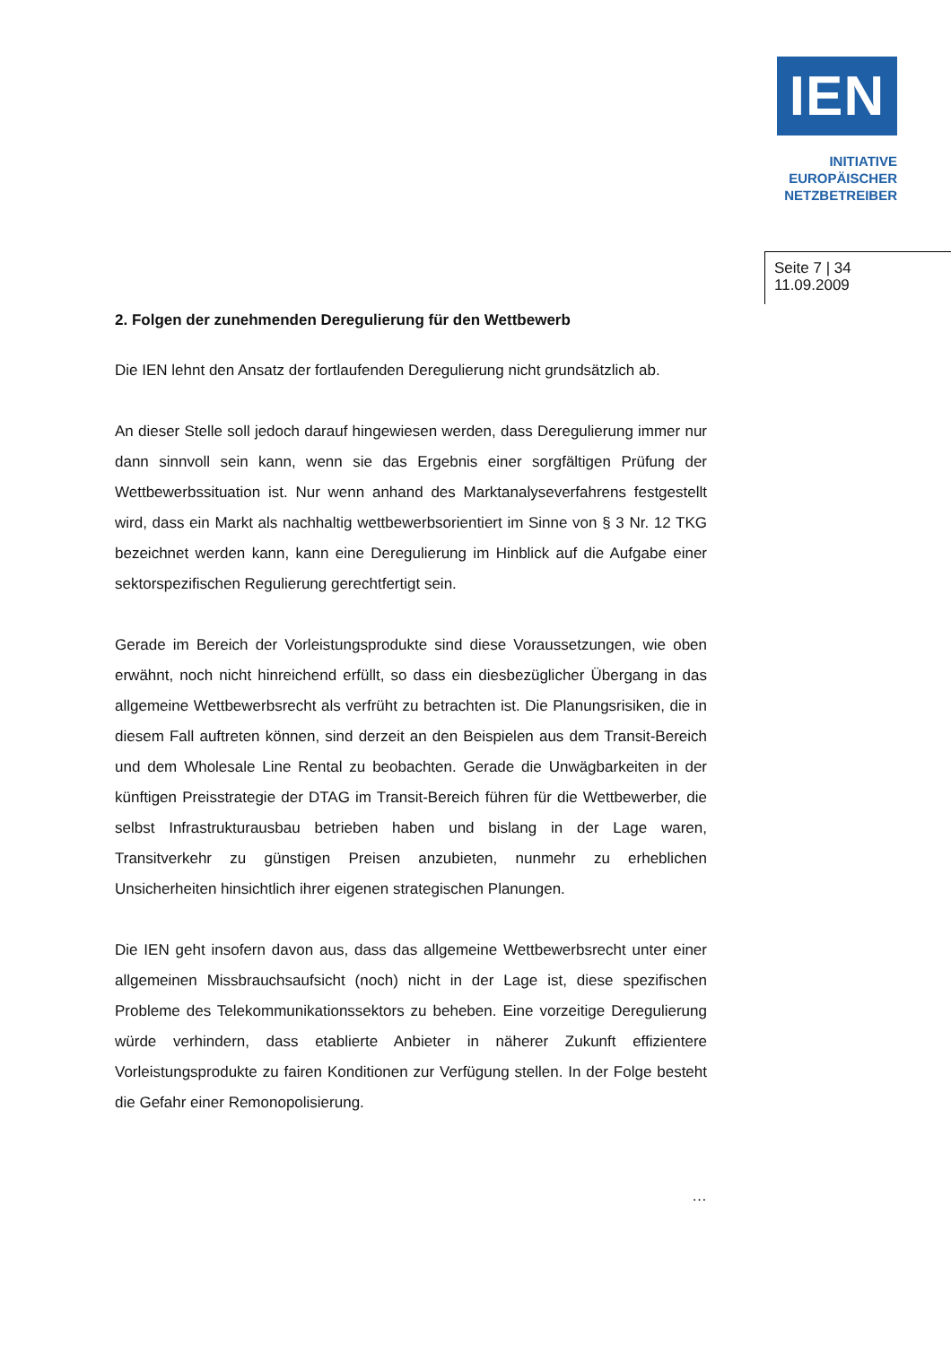IEN
INITIATIVE
EUROPÄISCHER
NETZBETREIBER
Seite 7 | 34
11.09.2009
2. Folgen der zunehmenden Deregulierung für den Wettbewerb
Die IEN lehnt den Ansatz der fortlaufenden Deregulierung nicht grundsätzlich ab.
An dieser Stelle soll jedoch darauf hingewiesen werden, dass Deregulierung immer nur dann sinnvoll sein kann, wenn sie das Ergebnis einer sorgfältigen Prüfung der Wettbewerbssituation ist. Nur wenn anhand des Marktanalyseverfahrens festgestellt wird, dass ein Markt als nachhaltig wettbewerbsorientiert im Sinne von § 3 Nr. 12 TKG bezeichnet werden kann, kann eine Deregulierung im Hinblick auf die Aufgabe einer sektorspezifischen Regulierung gerechtfertigt sein.
Gerade im Bereich der Vorleistungsprodukte sind diese Voraussetzungen, wie oben erwähnt, noch nicht hinreichend erfüllt, so dass ein diesbezüglicher Übergang in das allgemeine Wettbewerbsrecht als verfrüht zu betrachten ist. Die Planungsrisiken, die in diesem Fall auftreten können, sind derzeit an den Beispielen aus dem Transit-Bereich und dem Wholesale Line Rental zu beobachten. Gerade die Unwägbarkeiten in der künftigen Preisstrategie der DTAG im Transit-Bereich führen für die Wettbewerber, die selbst Infrastrukturausbau betrieben haben und bislang in der Lage waren, Transitverkehr zu günstigen Preisen anzubieten, nunmehr zu erheblichen Unsicherheiten hinsichtlich ihrer eigenen strategischen Planungen.
Die IEN geht insofern davon aus, dass das allgemeine Wettbewerbsrecht unter einer allgemeinen Missbrauchsaufsicht (noch) nicht in der Lage ist, diese spezifischen Probleme des Telekommunikationssektors zu beheben. Eine vorzeitige Deregulierung würde verhindern, dass etablierte Anbieter in näherer Zukunft effizientere Vorleistungsprodukte zu fairen Konditionen zur Verfügung stellen. In der Folge besteht die Gefahr einer Remonopolisierung.
…